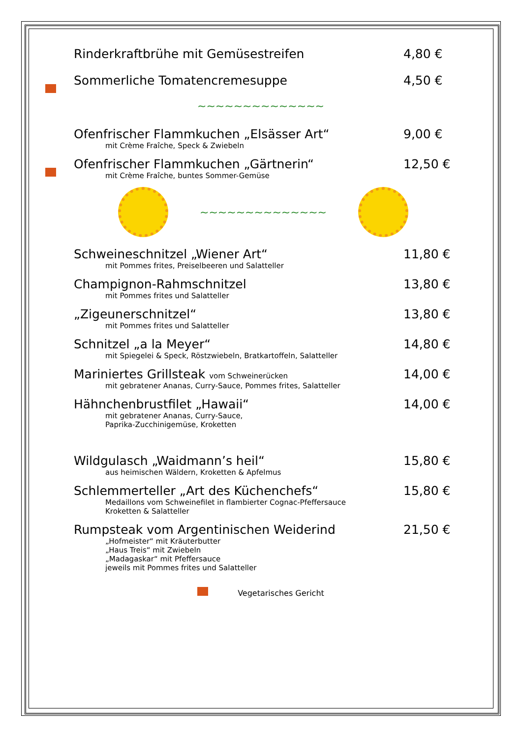Rinderkraftbrühe mit Gemüsestreifen
4,80 €
Sommerliche Tomatencremesuppe 4,50 €
~~~~~~~~~~~~~~
Ofenfrischer Flammkuchen „Elsässer Art“
mit Crème Fraîche, Speck & Zwiebeln
9,00 €
Ofenfrischer Flammkuchen „Gärtnerin“
mit Crème Fraîche, buntes Sommer-Gemüse
12,50 €
~~~~~~~~~~~~~~
Schweineschnitzel „Wiener Art“
mit Pommes frites, Preiselbeeren und Salatteller
11,80 €
Champignon-Rahmschnitzel
mit Pommes frites und Salatteller
13,80 €
„Zigeunerschnitzel“
mit Pommes frites und Salatteller
13,80 €
Schnitzel „a la Meyer“
mit Spiegelei & Speck, Röstzwiebeln, Bratkartoffeln, Salatteller
14,80 €
Mariniertes Grillsteak vom Schweinerücken
mit gebratener Ananas, Curry-Sauce, Pommes frites, Salatteller
14,00 €
Hähnchenbrustfilet „Hawaii“
mit gebratener Ananas, Curry-Sauce,
Paprika-Zucchinigemüse, Kroketten
14,00 €
Wildgulasch „Waidmann’s heil“
aus heimischen Wäldern, Kroketten & Apfelmus
15,80 €
Schlemmerteller „Art des Küchenchefs“
Medaillons vom Schweinefilet in flambierter Cognac-Pfeffersauce
Kroketten & Salatteller
15,80 €
Rumpsteak vom Argentinischen Weiderind
„Hofmeister“ mit Kräuterbutter
„Haus Treis“ mit Zwiebeln
„Madagaskar“ mit Pfeffersauce
jeweils mit Pommes frites und Salatteller
21,50 €
Vegetarisches Gericht